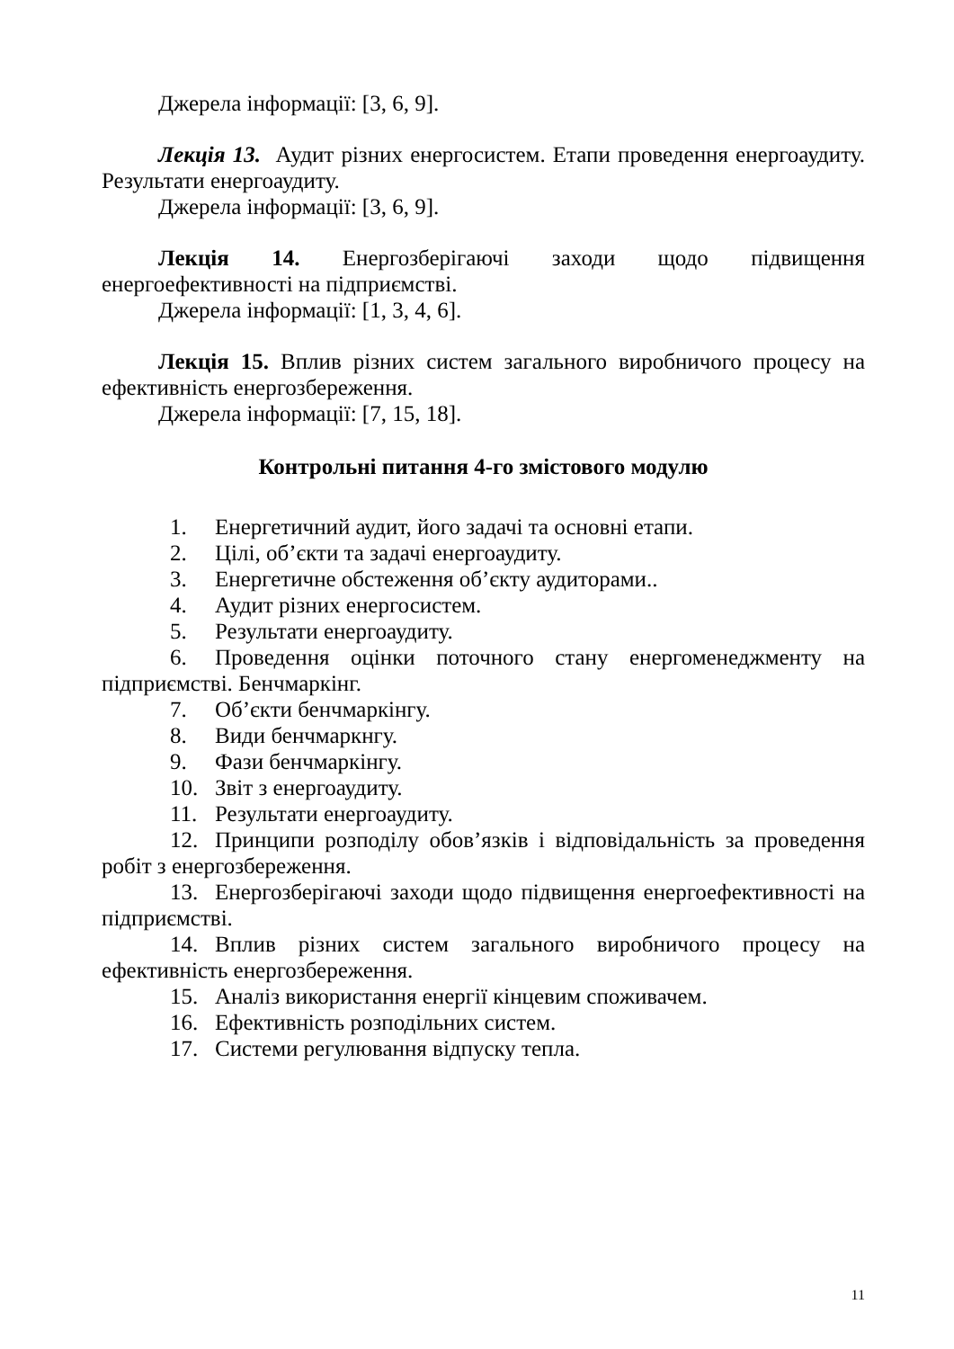Джерела інформації: [3, 6, 9].
Лекція 13. Аудит різних енергосистем. Етапи проведення енергоаудиту. Результати енергоаудиту.
Джерела інформації: [3, 6, 9].
Лекція 14. Енергозберігаючі заходи щодо підвищення енергоефективності на підприємстві.
Джерела інформації: [1, 3, 4, 6].
Лекція 15. Вплив різних систем загального виробничого процесу на ефективність енергозбереження.
Джерела інформації: [7, 15, 18].
Контрольні питання 4-го змістового модулю
1. Енергетичний аудит, його задачі та основні етапи.
2. Цілі, об’єкти та задачі енергоаудиту.
3. Енергетичне обстеження об’єкту аудиторами..
4. Аудит різних енергосистем.
5. Результати енергоаудиту.
6. Проведення оцінки поточного стану енергоменеджменту на підприємстві. Бенчмаркінг.
7. Об’єкти бенчмаркінгу.
8. Види бенчмаркнгу.
9. Фази бенчмаркінгу.
10. Звіт з енергоаудиту.
11. Результати енергоаудиту.
12. Принципи розподілу обов’язків і відповідальність за проведення робіт з енергозбереження.
13. Енергозберігаючі заходи щодо підвищення енергоефективності на підприємстві.
14. Вплив різних систем загального виробничого процесу на ефективність енергозбереження.
15. Аналіз використання енергії кінцевим споживачем.
16. Ефективність розподільних систем.
17. Системи регулювання відпуску тепла.
11